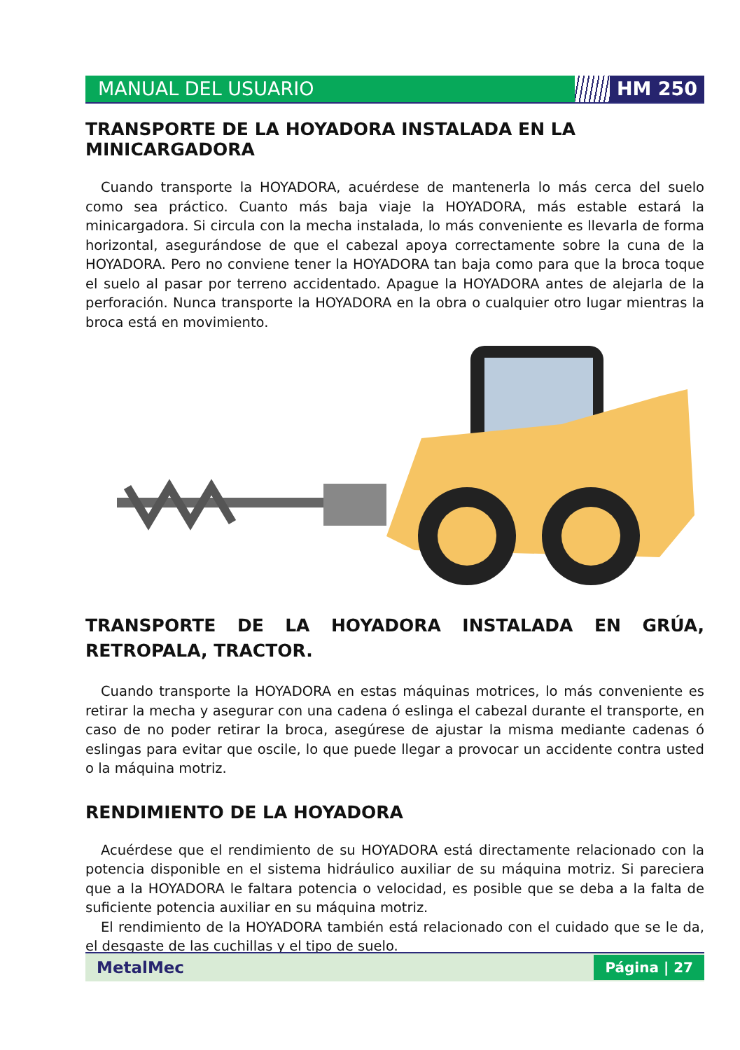MANUAL DEL USUARIO HM 250
TRANSPORTE DE LA HOYADORA INSTALADA EN LA MINICARGADORA
Cuando transporte la HOYADORA, acuérdese de mantenerla lo más cerca del suelo como sea práctico. Cuanto más baja viaje la HOYADORA, más estable estará la minicargadora. Si circula con la mecha instalada, lo más conveniente es llevarla de forma horizontal, asegurándose de que el cabezal apoya correctamente sobre la cuna de la HOYADORA. Pero no conviene tener la HOYADORA tan baja como para que la broca toque el suelo al pasar por terreno accidentado. Apague la HOYADORA antes de alejarla de la perforación. Nunca transporte la HOYADORA en la obra o cualquier otro lugar mientras la broca está en movimiento.
TRANSPORTE DE LA HOYADORA INSTALADA EN GRÚA, RETROPALA, TRACTOR.
Cuando transporte la HOYADORA en estas máquinas motrices, lo más conveniente es retirar la mecha y asegurar con una cadena ó eslinga el cabezal durante el transporte, en caso de no poder retirar la broca, asegúrese de ajustar la misma mediante cadenas ó eslingas para evitar que oscile, lo que puede llegar a provocar un accidente contra usted o la máquina motriz.
RENDIMIENTO DE LA HOYADORA
Acuérdese que el rendimiento de su HOYADORA está directamente relacionado con la potencia disponible en el sistema hidráulico auxiliar de su máquina motriz. Si pareciera que a la HOYADORA le faltara potencia o velocidad, es posible que se deba a la falta de suficiente potencia auxiliar en su máquina motriz.
El rendimiento de la HOYADORA también está relacionado con el cuidado que se le da, el desgaste de las cuchillas y el tipo de suelo.
MetalMec
Página | 27